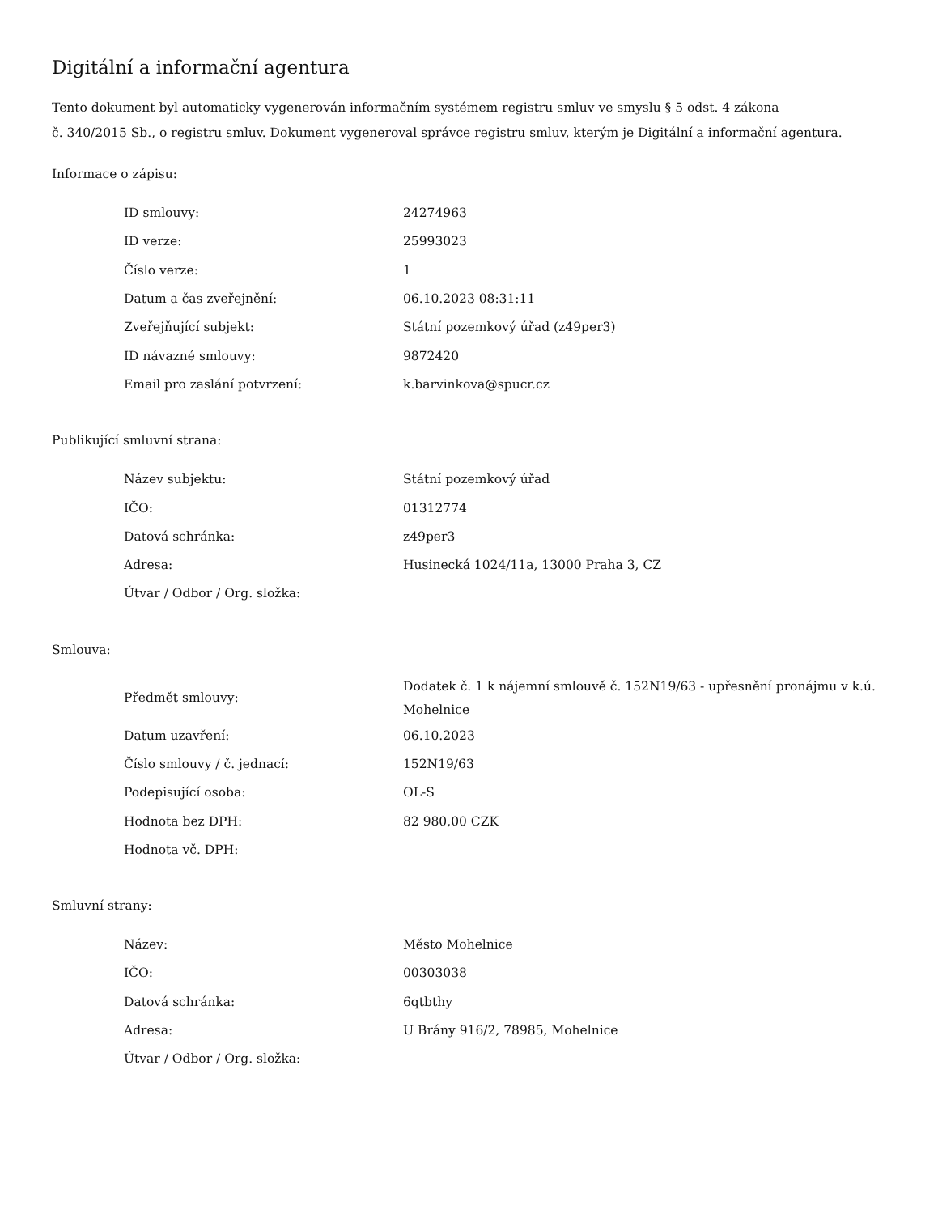Digitální a informační agentura
Tento dokument byl automaticky vygenerován informačním systémem registru smluv ve smyslu § 5 odst. 4 zákona
č. 340/2015 Sb., o registru smluv. Dokument vygeneroval správce registru smluv, kterým je Digitální a informační agentura.
Informace o zápisu:
| ID smlouvy: | 24274963 |
| ID verze: | 25993023 |
| Číslo verze: | 1 |
| Datum a čas zveřejnění: | 06.10.2023 08:31:11 |
| Zveřejňující subjekt: | Státní pozemkový úřad (z49per3) |
| ID návazné smlouvy: | 9872420 |
| Email pro zaslání potvrzení: | k.barvinkova@spucr.cz |
Publikující smluvní strana:
| Název subjektu: | Státní pozemkový úřad |
| IČO: | 01312774 |
| Datová schránka: | z49per3 |
| Adresa: | Husinecká 1024/11a, 13000 Praha 3, CZ |
| Útvar / Odbor / Org. složka: | |
Smlouva:
| Předmět smlouvy: | Dodatek č. 1 k nájemní smlouvě č. 152N19/63 - upřesnění pronájmu v k.ú. Mohelnice |
| Datum uzavření: | 06.10.2023 |
| Číslo smlouvy / č. jednací: | 152N19/63 |
| Podepisující osoba: | OL-S |
| Hodnota bez DPH: | 82 980,00 CZK |
| Hodnota vč. DPH: | |
Smluvní strany:
| Název: | Město Mohelnice |
| IČO: | 00303038 |
| Datová schránka: | 6qtbthy |
| Adresa: | U Brány 916/2, 78985, Mohelnice |
| Útvar / Odbor / Org. složka: | |